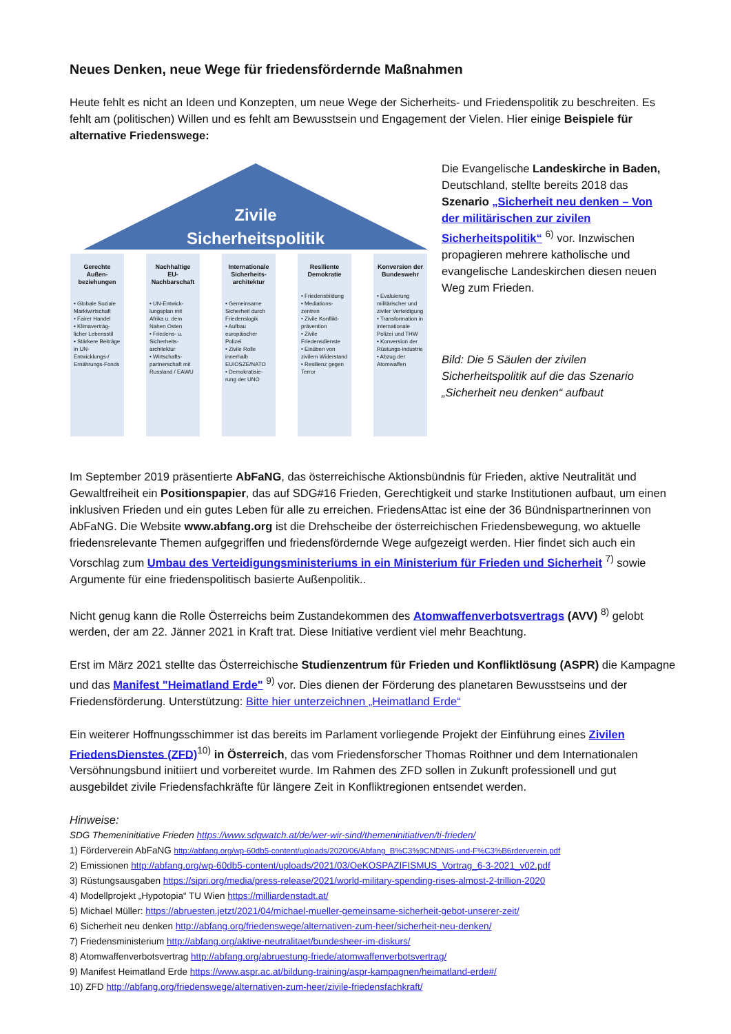Neues Denken, neue Wege für friedensfördernde Maßnahmen
Heute fehlt es nicht an Ideen und Konzepten, um neue Wege der Sicherheits- und Friedenspolitik zu beschreiten. Es fehlt am (politischen) Willen und es fehlt am Bewusstsein und Engagement der Vielen. Hier einige Beispiele für alternative Friedenswege:
Zivile
Sicherheitspolitik
Gerechte Außen-beziehungen
• Globale Soziale Marktwirtschaft
• Fairer Handel
• Klimaverträg-licher Lebensstil
• Stärkere Beiträge in UN-Entwicklungs-/ Ernährungs-Fonds
Nachhaltige EU-Nachbarschaft
• UN-Entwick-lungsplan mit Afrika u. dem Nahen Osten
• Friedens- u. Sicherheits-architektur
• Wirtschafts-partnerschaft mit Russland / EAWU
Internationale Sicherheits-architektur
• Gemeinsame Sicherheit durch Friedenslogik
• Aufbau europäischer Polizei
• Zivile Rolle innerhalb EU/OSZE/NATO
• Demokratisie-rung der UNO
Resiliente Demokratie
• Friedensbildung
• Mediations-zentren
• Zivile Konflikt-prävention
• Zivile Friedensdienste
• Einüben von zivilem Widerstand
• Resilienz gegen Terror
Konversion der Bundeswehr
• Evaluierung militärischer und ziviler Verteidigung
• Transformation in internationale Polizei und THW
• Konversion der Rüstungs-industrie
• Abzug der Atomwaffen
Die Evangelische Landeskirche in Baden, Deutschland, stellte bereits 2018 das Szenario „Sicherheit neu denken – Von der militärischen zur zivilen Sicherheitspolitik“ <sup>6)</sup> vor. Inzwischen propagieren mehrere katholische und evangelische Landeskirchen diesen neuen Weg zum Frieden.
Bild: Die 5 Säulen der zivilen Sicherheitspolitik auf die das Szenario „Sicherheit neu denken“ aufbaut
Im September 2019 präsentierte AbFaNG, das österreichische Aktionsbündnis für Frieden, aktive Neutralität und Gewaltfreiheit ein Positionspapier, das auf SDG#16 Frieden, Gerechtigkeit und starke Institutionen aufbaut, um einen inklusiven Frieden und ein gutes Leben für alle zu erreichen. FriedensAttac ist eine der 36 Bündnispartnerinnen von AbFaNG. Die Website www.abfang.org ist die Drehscheibe der österreichischen Friedensbewegung, wo aktuelle friedensrelevante Themen aufgegriffen und friedensfördernde Wege aufgezeigt werden. Hier findet sich auch ein Vorschlag zum Umbau des Verteidigungsministeriums in ein Ministerium für Frieden und Sicherheit <sup>7)</sup> sowie Argumente für eine friedenspolitisch basierte Außenpolitik..
Nicht genug kann die Rolle Österreichs beim Zustandekommen des Atomwaffenverbotsvertrags (AVV) <sup>8)</sup> gelobt werden, der am 22. Jänner 2021 in Kraft trat. Diese Initiative verdient viel mehr Beachtung.
Erst im März 2021 stellte das Österreichische Studienzentrum für Frieden und Konfliktlösung (ASPR) die Kampagne und das Manifest "Heimatland Erde" <sup>9)</sup> vor. Dies dienen der Förderung des planetaren Bewusstseins und der Friedensförderung. Unterstützung: Bitte hier unterzeichnen „Heimatland Erde“
Ein weiterer Hoffnungsschimmer ist das bereits im Parlament vorliegende Projekt der Einführung eines Zivilen FriedensDienstes (ZFD)<sup>10)</sup> in Österreich, das vom Friedensforscher Thomas Roithner und dem Internationalen Versöhnungsbund initiiert und vorbereitet wurde. Im Rahmen des ZFD sollen in Zukunft professionell und gut ausgebildet zivile Friedensfachkräfte für längere Zeit in Konfliktregionen entsendet werden.
Hinweise:
SDG Themeninitiative Frieden https://www.sdgwatch.at/de/wer-wir-sind/themeninitiativen/ti-frieden/
1) Förderverein AbFaNG http://abfang.org/wp-60db5-content/uploads/2020/06/Abfang_B%C3%9CNDNIS-und-F%C3%B6rderverein.pdf
2) Emissionen http://abfang.org/wp-60db5-content/uploads/2021/03/OeKOSPAZIFISMUS_Vortrag_6-3-2021_v02.pdf
3) Rüstungsausgaben https://sipri.org/media/press-release/2021/world-military-spending-rises-almost-2-trillion-2020
4) Modellprojekt „Hypotopia“ TU Wien https://milliardenstadt.at/
5) Michael Müller: https://abruesten.jetzt/2021/04/michael-mueller-gemeinsame-sicherheit-gebot-unserer-zeit/
6) Sicherheit neu denken http://abfang.org/friedenswege/alternativen-zum-heer/sicherheit-neu-denken/
7) Friedensministerium http://abfang.org/aktive-neutralitaet/bundesheer-im-diskurs/
8) Atomwaffenverbotsvertrag http://abfang.org/abruestung-friede/atomwaffenverbotsvertrag/
9) Manifest Heimatland Erde https://www.aspr.ac.at/bildung-training/aspr-kampagnen/heimatland-erde#/
10) ZFD http://abfang.org/friedenswege/alternativen-zum-heer/zivile-friedensfachkraft/